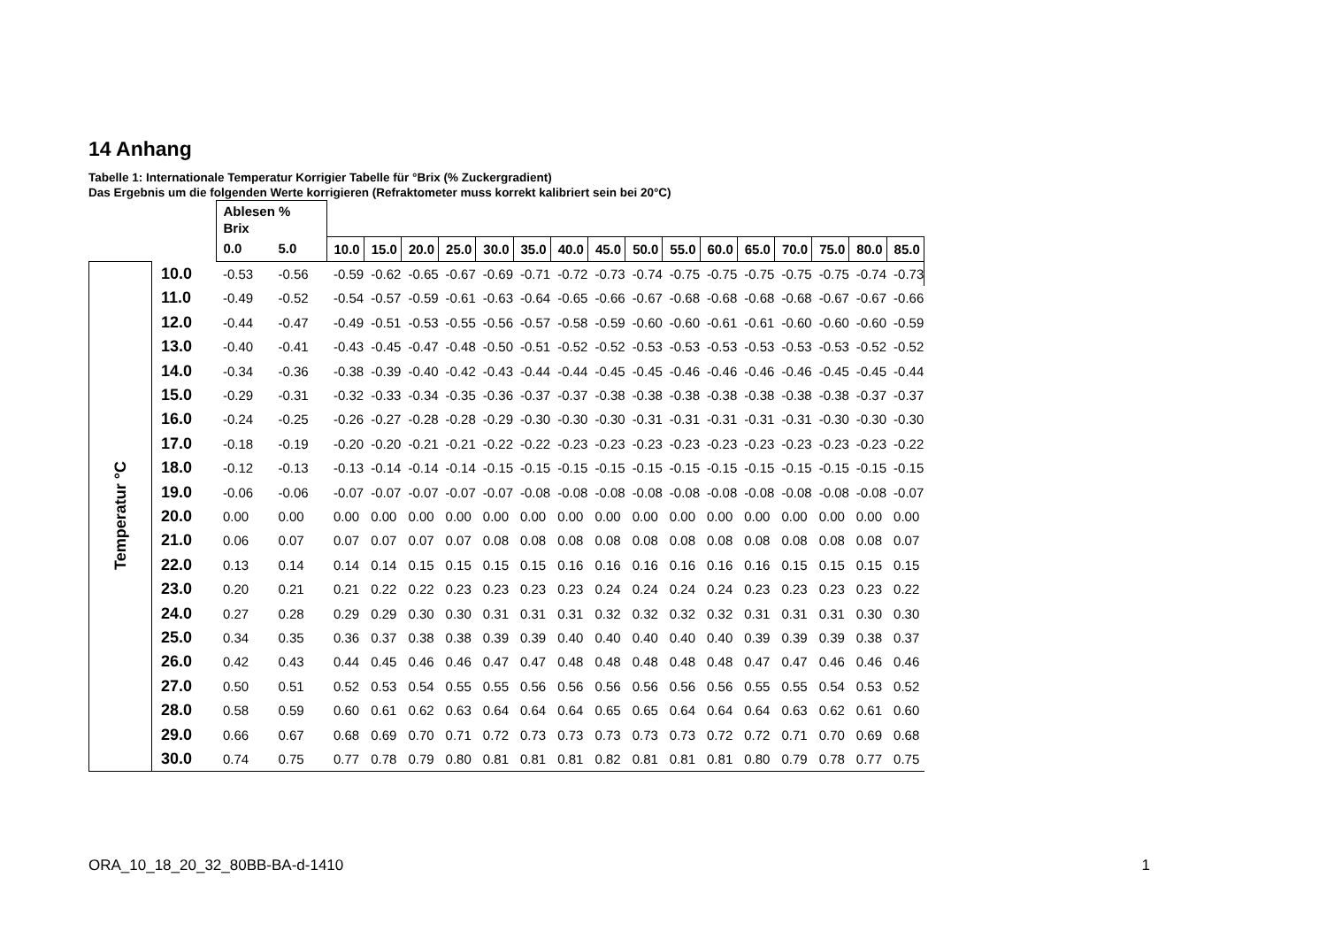14 Anhang
Tabelle 1: Internationale Temperatur Korrigier Tabelle für °Brix (% Zuckergradient)
Das Ergebnis um die folgenden Werte korrigieren (Refraktometer muss korrekt kalibriert sein bei 20°C)
| | | Ablesen % Brix | | | | | | | | | | | | | | | | | |
| --- | --- | --- | --- | --- | --- | --- | --- | --- | --- | --- | --- | --- | --- | --- | --- | --- | --- | --- | --- |
| | | 0.0 | 5.0 | 10.0 | 15.0 | 20.0 | 25.0 | 30.0 | 35.0 | 40.0 | 45.0 | 50.0 | 55.0 | 60.0 | 65.0 | 70.0 | 75.0 | 80.0 | 85.0 |
| Temperatur °C | 10.0 | -0.53 | -0.56 | -0.59 | -0.62 | -0.65 | -0.67 | -0.69 | -0.71 | -0.72 | -0.73 | -0.74 | -0.75 | -0.75 | -0.75 | -0.75 | -0.75 | -0.74 | -0.73 |
| | 11.0 | -0.49 | -0.52 | -0.54 | -0.57 | -0.59 | -0.61 | -0.63 | -0.64 | -0.65 | -0.66 | -0.67 | -0.68 | -0.68 | -0.68 | -0.68 | -0.67 | -0.67 | -0.66 |
| | 12.0 | -0.44 | -0.47 | -0.49 | -0.51 | -0.53 | -0.55 | -0.56 | -0.57 | -0.58 | -0.59 | -0.60 | -0.60 | -0.61 | -0.61 | -0.60 | -0.60 | -0.60 | -0.59 |
| | 13.0 | -0.40 | -0.41 | -0.43 | -0.45 | -0.47 | -0.48 | -0.50 | -0.51 | -0.52 | -0.52 | -0.53 | -0.53 | -0.53 | -0.53 | -0.53 | -0.53 | -0.52 | -0.52 |
| | 14.0 | -0.34 | -0.36 | -0.38 | -0.39 | -0.40 | -0.42 | -0.43 | -0.44 | -0.44 | -0.45 | -0.45 | -0.46 | -0.46 | -0.46 | -0.46 | -0.45 | -0.45 | -0.44 |
| | 15.0 | -0.29 | -0.31 | -0.32 | -0.33 | -0.34 | -0.35 | -0.36 | -0.37 | -0.37 | -0.38 | -0.38 | -0.38 | -0.38 | -0.38 | -0.38 | -0.38 | -0.37 | -0.37 |
| | 16.0 | -0.24 | -0.25 | -0.26 | -0.27 | -0.28 | -0.28 | -0.29 | -0.30 | -0.30 | -0.30 | -0.31 | -0.31 | -0.31 | -0.31 | -0.31 | -0.30 | -0.30 | -0.30 |
| | 17.0 | -0.18 | -0.19 | -0.20 | -0.20 | -0.21 | -0.21 | -0.22 | -0.22 | -0.23 | -0.23 | -0.23 | -0.23 | -0.23 | -0.23 | -0.23 | -0.23 | -0.23 | -0.22 |
| | 18.0 | -0.12 | -0.13 | -0.13 | -0.14 | -0.14 | -0.14 | -0.15 | -0.15 | -0.15 | -0.15 | -0.15 | -0.15 | -0.15 | -0.15 | -0.15 | -0.15 | -0.15 | -0.15 |
| | 19.0 | -0.06 | -0.06 | -0.07 | -0.07 | -0.07 | -0.07 | -0.07 | -0.08 | -0.08 | -0.08 | -0.08 | -0.08 | -0.08 | -0.08 | -0.08 | -0.08 | -0.08 | -0.07 |
| | 20.0 | 0.00 | 0.00 | 0.00 | 0.00 | 0.00 | 0.00 | 0.00 | 0.00 | 0.00 | 0.00 | 0.00 | 0.00 | 0.00 | 0.00 | 0.00 | 0.00 | 0.00 | 0.00 |
| | 21.0 | 0.06 | 0.07 | 0.07 | 0.07 | 0.07 | 0.07 | 0.08 | 0.08 | 0.08 | 0.08 | 0.08 | 0.08 | 0.08 | 0.08 | 0.08 | 0.08 | 0.08 | 0.07 |
| | 22.0 | 0.13 | 0.14 | 0.14 | 0.14 | 0.15 | 0.15 | 0.15 | 0.15 | 0.16 | 0.16 | 0.16 | 0.16 | 0.16 | 0.16 | 0.15 | 0.15 | 0.15 | 0.15 |
| | 23.0 | 0.20 | 0.21 | 0.21 | 0.22 | 0.22 | 0.23 | 0.23 | 0.23 | 0.23 | 0.24 | 0.24 | 0.24 | 0.24 | 0.23 | 0.23 | 0.23 | 0.23 | 0.22 |
| | 24.0 | 0.27 | 0.28 | 0.29 | 0.29 | 0.30 | 0.30 | 0.31 | 0.31 | 0.31 | 0.32 | 0.32 | 0.32 | 0.32 | 0.31 | 0.31 | 0.31 | 0.30 | 0.30 |
| | 25.0 | 0.34 | 0.35 | 0.36 | 0.37 | 0.38 | 0.38 | 0.39 | 0.39 | 0.40 | 0.40 | 0.40 | 0.40 | 0.40 | 0.39 | 0.39 | 0.39 | 0.38 | 0.37 |
| | 26.0 | 0.42 | 0.43 | 0.44 | 0.45 | 0.46 | 0.46 | 0.47 | 0.47 | 0.48 | 0.48 | 0.48 | 0.48 | 0.48 | 0.47 | 0.47 | 0.46 | 0.46 | 0.46 |
| | 27.0 | 0.50 | 0.51 | 0.52 | 0.53 | 0.54 | 0.55 | 0.55 | 0.56 | 0.56 | 0.56 | 0.56 | 0.56 | 0.56 | 0.55 | 0.55 | 0.54 | 0.53 | 0.52 |
| | 28.0 | 0.58 | 0.59 | 0.60 | 0.61 | 0.62 | 0.63 | 0.64 | 0.64 | 0.64 | 0.65 | 0.65 | 0.64 | 0.64 | 0.64 | 0.63 | 0.62 | 0.61 | 0.60 |
| | 29.0 | 0.66 | 0.67 | 0.68 | 0.69 | 0.70 | 0.71 | 0.72 | 0.73 | 0.73 | 0.73 | 0.73 | 0.73 | 0.72 | 0.72 | 0.71 | 0.70 | 0.69 | 0.68 |
| | 30.0 | 0.74 | 0.75 | 0.77 | 0.78 | 0.79 | 0.80 | 0.81 | 0.81 | 0.81 | 0.82 | 0.81 | 0.81 | 0.81 | 0.80 | 0.79 | 0.78 | 0.77 | 0.75 |
ORA_10_18_20_32_80BB-BA-d-1410 1